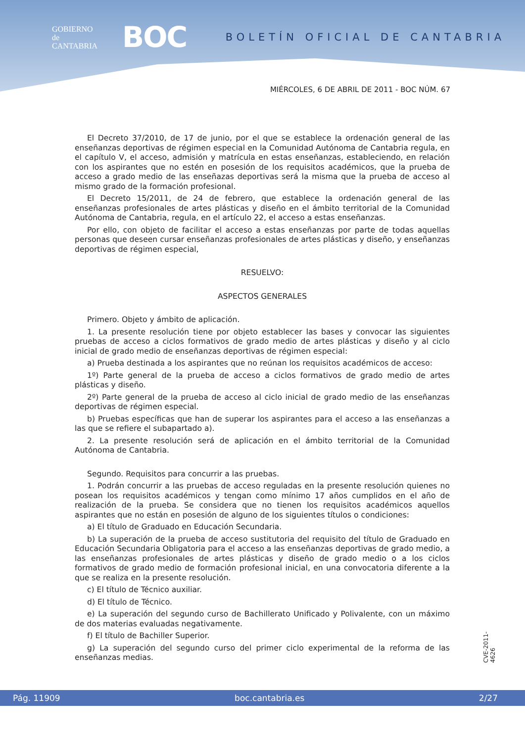GOBIERNO
de
CANTABRIA
BOC
BOLETÍN OFICIAL DE CANTABRIA
MIÉRCOLES, 6 DE ABRIL DE 2011 - BOC NÚM. 67
El Decreto 37/2010, de 17 de junio, por el que se establece la ordenación general de las enseñanzas deportivas de régimen especial en la Comunidad Autónoma de Cantabria regula, en el capítulo V, el acceso, admisión y matrícula en estas enseñanzas, estableciendo, en relación con los aspirantes que no estén en posesión de los requisitos académicos, que la prueba de acceso a grado medio de las enseñazas deportivas será la misma que la prueba de acceso al mismo grado de la formación profesional.
El Decreto 15/2011, de 24 de febrero, que establece la ordenación general de las enseñanzas profesionales de artes plásticas y diseño en el ámbito territorial de la Comunidad Autónoma de Cantabria, regula, en el artículo 22, el acceso a estas enseñanzas.
Por ello, con objeto de facilitar el acceso a estas enseñanzas por parte de todas aquellas personas que deseen cursar enseñanzas profesionales de artes plásticas y diseño, y enseñanzas deportivas de régimen especial,
RESUELVO:
ASPECTOS GENERALES
Primero. Objeto y ámbito de aplicación.
1. La presente resolución tiene por objeto establecer las bases y convocar las siguientes pruebas de acceso a ciclos formativos de grado medio de artes plásticas y diseño y al ciclo inicial de grado medio de enseñanzas deportivas de régimen especial:
a) Prueba destinada a los aspirantes que no reúnan los requisitos académicos de acceso:
1º) Parte general de la prueba de acceso a ciclos formativos de grado medio de artes plásticas y diseño.
2º) Parte general de la prueba de acceso al ciclo inicial de grado medio de las enseñanzas deportivas de régimen especial.
b) Pruebas específicas que han de superar los aspirantes para el acceso a las enseñanzas a las que se refiere el subapartado a).
2. La presente resolución será de aplicación en el ámbito territorial de la Comunidad Autónoma de Cantabria.
Segundo. Requisitos para concurrir a las pruebas.
1. Podrán concurrir a las pruebas de acceso reguladas en la presente resolución quienes no posean los requisitos académicos y tengan como mínimo 17 años cumplidos en el año de realización de la prueba. Se considera que no tienen los requisitos académicos aquellos aspirantes que no están en posesión de alguno de los siguientes títulos o condiciones:
a) El título de Graduado en Educación Secundaria.
b) La superación de la prueba de acceso sustitutoria del requisito del título de Graduado en Educación Secundaria Obligatoria para el acceso a las enseñanzas deportivas de grado medio, a las enseñanzas profesionales de artes plásticas y diseño de grado medio o a los ciclos formativos de grado medio de formación profesional inicial, en una convocatoria diferente a la que se realiza en la presente resolución.
c) El título de Técnico auxiliar.
d) El título de Técnico.
e) La superación del segundo curso de Bachillerato Unificado y Polivalente, con un máximo de dos materias evaluadas negativamente.
f) El título de Bachiller Superior.
g) La superación del segundo curso del primer ciclo experimental de la reforma de las enseñanzas medias.
CVE-2011-4626
Pág. 11909 boc.cantabria.es 2/27